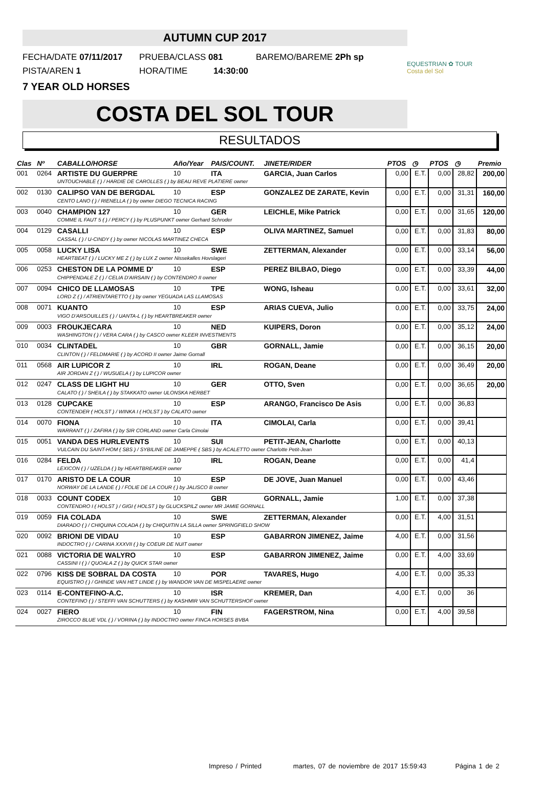EQUESTRIAN ✿ TOUR
Costa del Sol
AUTUMN CUP 2017
FECHA/DATE 07/11/2017 PRUEBA/CLASS 081 BAREMO/BAREME 2Ph sp
PISTA/AREN 1 HORA/TIME 14:30:00
7 YEAR OLD HORSES
COSTA DEL SOL TOUR
RESULTADOS
| Clas | Nº | CABALLO/HORSE | Año/Year | PAIS/COUNT. | JINETE/RIDER | PTOS | ◷ | PTOS | ◷ | Premio |
| --- | --- | --- | --- | --- | --- | --- | --- | --- | --- | --- |
| 001 | 0264 | ARTISTE DU GUERPRE | 10 | ITA | GARCIA, Juan Carlos | 0,00 | E.T. | 0,00 | 28,82 | 200,00 |
| | | UNTOUCHABLE ( ) / HARDIE DE CAROLLES ( ) by BEAU REVE PLATIERE owner | | | | | | | | |
| 002 | 0130 | CALIPSO VAN DE BERGDAL | 10 | ESP | GONZALEZ DE ZARATE, Kevin | 0,00 | E.T. | 0,00 | 31,31 | 160,00 |
| | | CENTO LANO ( ) / RIENELLA ( ) by owner DIEGO TECNICA RACING | | | | | | | | |
| 003 | 0040 | CHAMPION 127 | 10 | GER | LEICHLE, Mike Patrick | 0,00 | E.T. | 0,00 | 31,65 | 120,00 |
| | | COMME IL FAUT 5 ( ) / PERCY ( ) by PLUSPUNKT owner Gerhard Schroder | | | | | | | | |
| 004 | 0129 | CASALLI | 10 | ESP | OLIVA MARTINEZ, Samuel | 0,00 | E.T. | 0,00 | 31,83 | 80,00 |
| | | CASSAL ( ) / U-CINDY ( ) by owner NICOLAS MARTINEZ CHECA | | | | | | | | |
| 005 | 0058 | LUCKY LISA | 10 | SWE | ZETTERMAN, Alexander | 0,00 | E.T. | 0,00 | 33,14 | 56,00 |
| | | HEARTBEAT ( ) / LUCKY ME Z ( ) by LUX Z owner Nissekalles Hovslageri | | | | | | | | |
| 006 | 0253 | CHESTON DE LA POMME D' | 10 | ESP | PEREZ BILBAO, Diego | 0,00 | E.T. | 0,00 | 33,39 | 44,00 |
| | | CHIPPENDALE Z ( ) / CELIA D'AIRSAIN ( ) by CONTENDRO II owner | | | | | | | | |
| 007 | 0094 | CHICO DE LLAMOSAS | 10 | TPE | WONG, Isheau | 0,00 | E.T. | 0,00 | 33,61 | 32,00 |
| | | LORD Z ( ) / ATRIENTARETTO ( ) by owner YEGUADA LAS LLAMOSAS | | | | | | | | |
| 008 | 0071 | KUANTO | 10 | ESP | ARIAS CUEVA, Julio | 0,00 | E.T. | 0,00 | 33,75 | 24,00 |
| | | VIGO D'ARSOUILLES ( ) / UANTA-L ( ) by HEARTBREAKER owner | | | | | | | | |
| 009 | 0003 | FROUKJECARA | 10 | NED | KUIPERS, Doron | 0,00 | E.T. | 0,00 | 35,12 | 24,00 |
| | | WASHINGTON ( ) / VERA CARA ( ) by CASCO owner KLEER INVESTMENTS | | | | | | | | |
| 010 | 0034 | CLINTADEL | 10 | GBR | GORNALL, Jamie | 0,00 | E.T. | 0,00 | 36,15 | 20,00 |
| | | CLINTON ( ) / FELDMARIE ( ) by ACORD II owner Jaime Gornall | | | | | | | | |
| 011 | 0568 | AIR LUPICOR Z | 10 | IRL | ROGAN, Deane | 0,00 | E.T. | 0,00 | 36,49 | 20,00 |
| | | AIR JORDAN Z ( ) / WUSUELA ( ) by LUPICOR owner | | | | | | | | |
| 012 | 0247 | CLASS DE LIGHT HU | 10 | GER | OTTO, Sven | 0,00 | E.T. | 0,00 | 36,65 | 20,00 |
| | | CALATO ( ) / SHEILA ( ) by STAKKATO owner ULONSKA HERBET | | | | | | | | |
| 013 | 0128 | CUPCAKE | 10 | ESP | ARANGO, Francisco De Asis | 0,00 | E.T. | 0,00 | 36,83 | |
| | | CONTENDER ( HOLST ) / WINKA I ( HOLST ) by CALATO owner | | | | | | | | |
| 014 | 0070 | FIONA | 10 | ITA | CIMOLAI, Carla | 0,00 | E.T. | 0,00 | 39,41 | |
| | | WARRANT ( ) / ZAFIRA ( ) by SIR CORLAND owner Carla Cimolai | | | | | | | | |
| 015 | 0051 | VANDA DES HURLEVENTS | 10 | SUI | PETIT-JEAN, Charlotte | 0,00 | E.T. | 0,00 | 40,13 | |
| | | VULCAIN DU SAINT-HOM ( SBS ) / SYBILINE DE JAMEPPE ( SBS ) by ACALETTO owner Charlotte Petit-Jean | | | | | | | | |
| 016 | 0284 | FELDA | 10 | IRL | ROGAN, Deane | 0,00 | E.T. | 0,00 | 41,4 | |
| | | LEXICON ( ) / UZELDA ( ) by HEARTBREAKER owner | | | | | | | | |
| 017 | 0170 | ARISTO DE LA COUR | 10 | ESP | DE JOVE, Juan Manuel | 0,00 | E.T. | 0,00 | 43,46 | |
| | | NORWAY DE LA LANDE ( ) / FOLIE DE LA COUR ( ) by JALISCO B owner | | | | | | | | |
| 018 | 0033 | COUNT CODEX | 10 | GBR | GORNALL, Jamie | 1,00 | E.T. | 0,00 | 37,38 | |
| | | CONTENDRO I ( HOLST ) / GIGI ( HOLST ) by GLUCKSPILZ owner MR JAMIE GORNALL | | | | | | | | |
| 019 | 0059 | FIA COLADA | 10 | SWE | ZETTERMAN, Alexander | 0,00 | E.T. | 4,00 | 31,51 | |
| | | DIARADO ( ) / CHIQUINA COLADA ( ) by CHIQUITIN LA SILLA owner SPRINGFIELD SHOW | | | | | | | | |
| 020 | 0092 | BRIONI DE VIDAU | 10 | ESP | GABARRON JIMENEZ, Jaime | 4,00 | E.T. | 0,00 | 31,56 | |
| | | INDOCTRO ( ) / CARINA XXXVII ( ) by COEUR DE NUIT owner | | | | | | | | |
| 021 | 0088 | VICTORIA DE WALYRO | 10 | ESP | GABARRON JIMENEZ, Jaime | 0,00 | E.T. | 4,00 | 33,69 | |
| | | CASSINI I ( ) / QUOALA Z ( ) by QUICK STAR owner | | | | | | | | |
| 022 | 0796 | KISS DE SOBRAL DA COSTA | 10 | POR | TAVARES, Hugo | 4,00 | E.T. | 0,00 | 35,33 | |
| | | EQUISTRO ( ) / GHINDE VAN HET LINDE ( ) by WANDOR VAN DE MISPELAERE owner | | | | | | | | |
| 023 | 0114 | E-CONTEFINO-A.C. | 10 | ISR | KREMER, Dan | 4,00 | E.T. | 0,00 | 36 | |
| | | CONTEFINO ( ) / STEFFI VAN SCHUTTERS ( ) by KASHMIR VAN SCHUTTERSHOF owner | | | | | | | | |
| 024 | 0027 | FIERO | 10 | FIN | FAGERSTROM, Nina | 0,00 | E.T. | 4,00 | 39,58 | |
| | | ZIROCCO BLUE VDL ( ) / VORINA ( ) by INDOCTRO owner FINCA HORSES BVBA | | | | | | | | |
Impreso / Printed martes, 07 de noviembre de 2017 15:59:43 Página 1 de 2